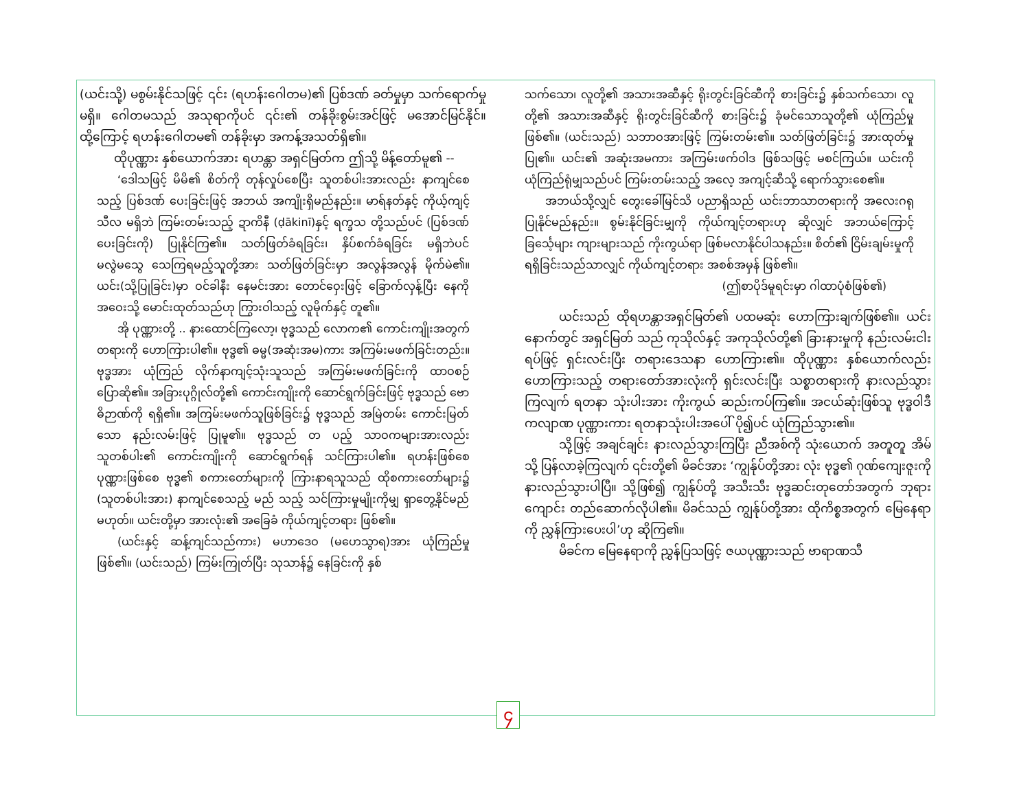(ယင်းသို့) မစွမ်းနိုင်သဖြင့် ၎င်း (ရဟန်းဂေါတမ)၏ ပြစ်ဒဏ် ခတ်မှုမှာ သက်ရောက်မှု မရှိ။ ဂေါတမသည် အသုရာကိုပင် ၎င်း၏ တန်ခိုးစွမ်းအင်ဖြင့် မအောင်မြင်နိုင်။ ထို့ကြောင့် ရဟန်းဂေါတမ၏ တန်ခိုးမှာ အကန့်အသတ်ရှိ၏။
ထိုပုဏ္ဏား နှစ်ယောက်အား ရဟန္တာ အရှင်မြတ်က ဤသို့ မိန့်တော်မူ၏ --
‘ဒေါသဖြင့် မိမိ၏ စိတ်ကို တုန်လှုပ်စေပြီး သူတစ်ပါးအားလည်း နာကျင်စေသည့် ပြစ်ဒဏ် ပေးခြင်းဖြင့် အဘယ် အကျိုးရှိမည်နည်း။ မာရ်နတ်နှင့် ကိုယ့်ကျင့်သီလ မရှိဘဲ ကြမ်းတမ်းသည့် ဍာကိနီ (ḍākinī)နှင့် ရက္ခသ တို့သည်ပင် (ပြစ်ဒဏ်ပေးခြင်းကို) ပြုနိုင်ကြ၏။ သတ်ဖြတ်ခံရခြင်း၊ နှိပ်စက်ခံရခြင်း မရှိဘဲပင် မလွဲမသွေ သေကြရမည့်သူတို့အား သတ်ဖြတ်ခြင်းမှာ အလွန်အလွန် မိုက်မဲ၏။ ယင်း(သို့ပြုခြင်း)မှာ ဝင်ခါနီး နေမင်းအား တောင်ဝှေးဖြင့် ခြောက်လှန့်ပြီး နေကို အဝေးသို့ မောင်းထုတ်သည်ဟု ကြွားဝါသည့် လူမိုက်နှင့် တူ၏။
အို ပုဏ္ဏားတို့ .. နားထောင်ကြလော့၊ ဗုဒ္ဓသည် လောက၏ ကောင်းကျိုးအတွက် တရားကို ဟောကြားပါ၏။ ဗုဒ္ဓ၏ ဓမ္မ(အဆုံးအမ)ကား အကြမ်းမဖက်ခြင်းတည်း။ ဗုဒ္ဓအား ယုံကြည် လိုက်နာကျင့်သုံးသူသည် အကြမ်းမဖက်ခြင်းကို ထာဝစဉ် ပြောဆို၏။ အခြားပုဂ္ဂိုလ်တို့၏ ကောင်းကျိုးကို ဆောင်ရွက်ခြင်းဖြင့် ဗုဒ္ဓသည် ဗောဓိဉာဏ်ကို ရရှိ၏။ အကြမ်းမဖက်သူဖြစ်ခြင်း၌ ဗုဒ္ဓသည် အမြဲတမ်း ကောင်းမြတ်သော နည်းလမ်းဖြင့် ပြုမူ၏။ ဗုဒ္ဓသည် တ ပည့် သာဝကများအားလည်း သူတစ်ပါး၏ ကောင်းကျိုးကို ဆောင်ရွက်ရန် သင်ကြားပါ၏။ ရဟန်းဖြစ်စေ ပုဏ္ဏားဖြစ်စေ ဗုဒ္ဓ၏ စကားတော်များကို ကြားနာရသူသည် ထိုစကားတော်များ၌ (သူတစ်ပါးအား) နာကျင်စေသည့် မည် သည့် သင်ကြားမှုမျိုးကိုမျှ ရှာတွေ့နိုင်မည် မဟုတ်။ ယင်းတို့မှာ အားလုံး၏ အခြေခံ ကိုယ်ကျင့်တရား ဖြစ်၏။
(ယင်းနှင့် ဆန့်ကျင်သည်ကား) မဟာဒေဝ (မဟေသွာရ)အား ယုံကြည်မှု ဖြစ်၏။ (ယင်းသည်) ကြမ်းကြုတ်ပြီး သုသာန်၌ နေခြင်းကို နှစ်
သက်သော၊ လူတို့၏ အသားအဆီနှင့် ရိုးတွင်းခြင်ဆီကို စားခြင်း၌ နှစ်သက်သော၊ လူတို့၏ အသားအဆီနှင့် ရိုးတွင်းခြင်ဆီကို စားခြင်း၌ ခုံမင်သောသူတို့၏ ယုံကြည်မှု ဖြစ်၏။ (ယင်းသည်) သဘာဝအားဖြင့် ကြမ်းတမ်း၏။ သတ်ဖြတ်ခြင်း၌ အားထုတ်မှု ပြု၏။ ယင်း၏ အဆုံးအမကား အကြမ်းဖက်ဝါဒ ဖြစ်သဖြင့် မစင်ကြယ်။ ယင်းကို ယုံကြည်ရုံမျှသည်ပင် ကြမ်းတမ်းသည့် အလေ့ အကျင့်ဆီသို့ ရောက်သွားစေ၏။
အဘယ်သို့လျှင် တွေးခေါ်မြင်သိ ပညာရှိသည် ယင်းဘာသာတရားကို အလေးဂရု ပြုနိုင်မည်နည်း။ စွမ်းနိုင်ခြင်းမျှကို ကိုယ်ကျင့်တရားဟု ဆိုလျှင် အဘယ်ကြောင့် ခြင်္သေ့များ ကျားများသည် ကိုးကွယ်ရာ ဖြစ်မလာနိုင်ပါသနည်း။ စိတ်၏ ငြိမ်းချမ်းမှုကို ရရှိခြင်းသည်သာလျှင် ကိုယ်ကျင့်တရား အစစ်အမှန် ဖြစ်၏။
(ဤစာပိုဒ်မူရင်းမှာ ဂါထာပုံစံဖြစ်၏)
ယင်းသည် ထိုရဟန္တာအရှင်မြတ်၏ ပထမဆုံး ဟောကြားချက်ဖြစ်၏။ ယင်းနောက်တွင် အရှင်မြတ် သည် ကုသိုလ်နှင့် အကုသိုလ်တို့၏ ခြားနားမှုကို နည်းလမ်းငါးရပ်ဖြင့် ရှင်းလင်းပြီး တရားဒေသနာ ဟောကြား၏။ ထိုပုဏ္ဏား နှစ်ယောက်လည်း ဟောကြားသည့် တရားတော်အားလုံးကို ရှင်းလင်းပြီး သစ္စာတရားကို နားလည်သွားကြလျက် ရတနာ သုံးပါးအား ကိုးကွယ် ဆည်းကပ်ကြ၏။ အငယ်ဆုံးဖြစ်သူ ဗုဒ္ဓဝါဒီ ကလျာဏ ပုဏ္ဏားကား ရတနာသုံးပါးအပေါ် ပို၍ပင် ယုံကြည်သွား၏။
သို့ဖြင့် အချင်ချင်း နားလည်သွားကြပြီး ညီအစ်ကို သုံးယောက် အတူတူ အိမ်သို့ ပြန်လာခဲ့ကြလျက် ၎င်းတို့၏ မိခင်အား ‘ကျွန်ုပ်တို့အား လုံး ဗုဒ္ဓ၏ ဂုဏ်ကျေးဇူးကို နားလည်သွားပါပြီ။ သို့ဖြစ်၍ ကျွန်ုပ်တို့ အသီးသီး ဗုဒ္ဓဆင်းတုတော်အတွက် ဘုရားကျောင်း တည်ဆောက်လိုပါ၏။ မိခင်သည် ကျွန်ုပ်တို့အား ထိုကိစ္စအတွက် မြေနေရာကို ညွှန်ကြားပေးပါ’ဟု ဆိုကြ၏။
မိခင်က မြေနေရာကို ညွှန်ပြသဖြင့် ဇယပုဏ္ဏားသည် ဗာရာဏသီ
၄